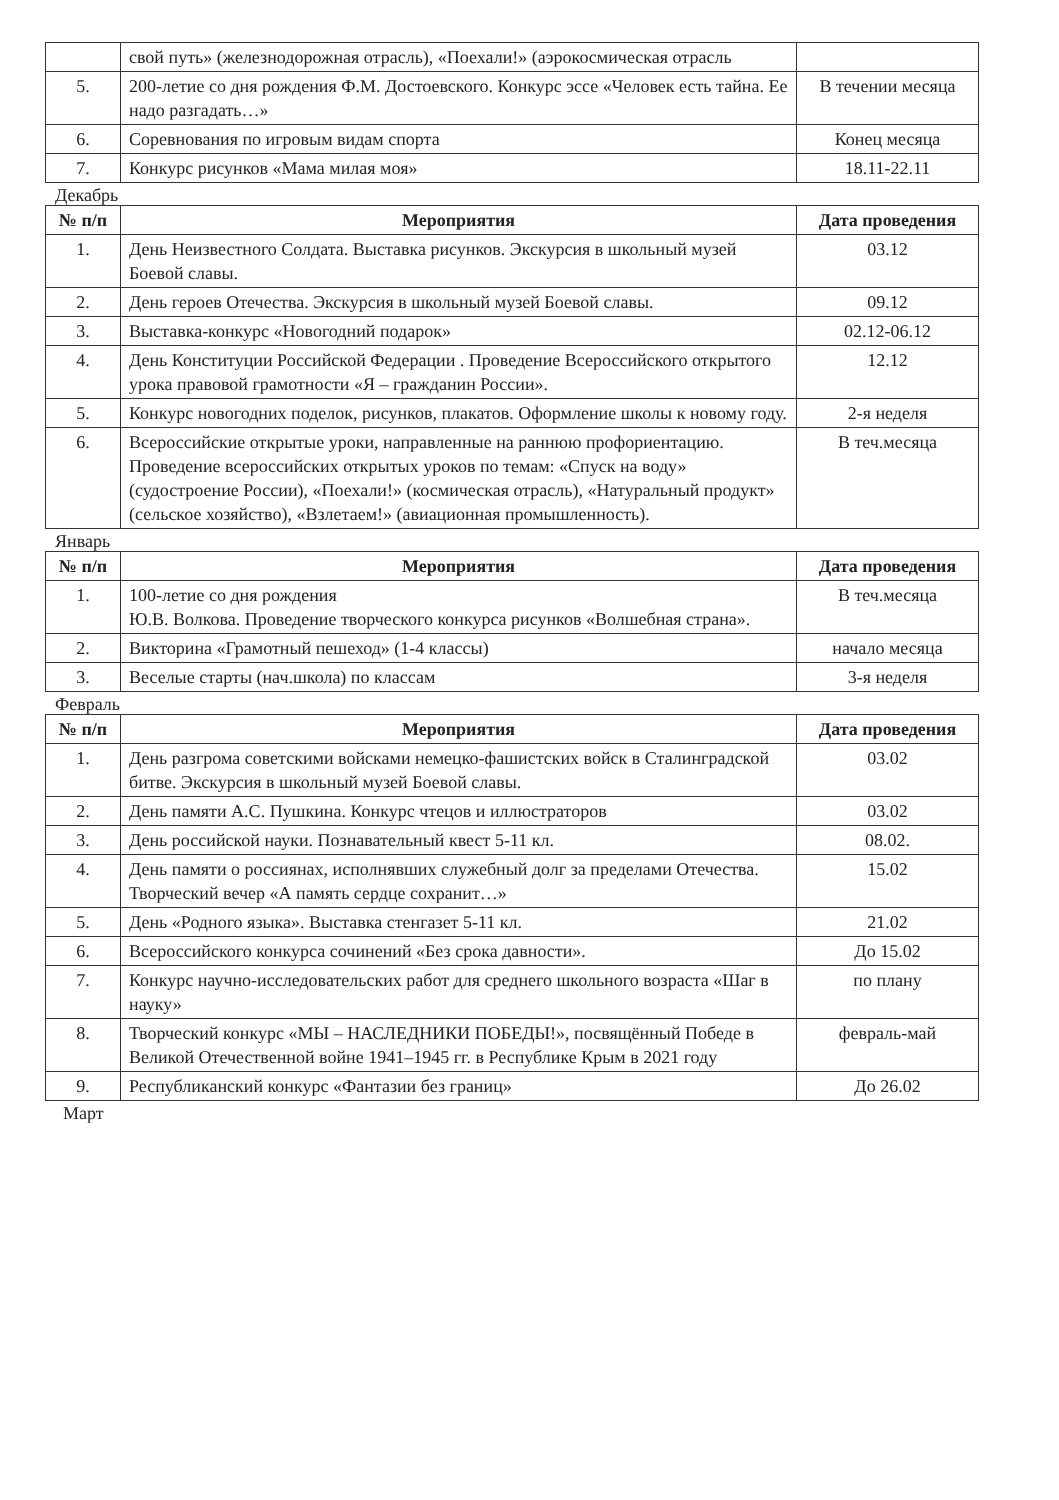| | свой путь» (железнодорожная отрасль), «Поехали!» (аэрокосмическая отрасль | |
| 5. | 200-летие со дня рождения Ф.М. Достоевского. Конкурс эссе «Человек есть тайна. Ее надо разгадать…» | В течении месяца |
| 6. | Соревнования по игровым видам спорта | Конец месяца |
| 7. | Конкурс рисунков «Мама милая моя» | 18.11-22.11 |
Декабрь
| № п/п | Мероприятия | Дата проведения |
| --- | --- | --- |
| 1. | День Неизвестного Солдата. Выставка рисунков. Экскурсия в школьный музей Боевой славы. | 03.12 |
| 2. | День героев Отечества. Экскурсия в школьный музей Боевой славы. | 09.12 |
| 3. | Выставка-конкурс «Новогодний подарок» | 02.12-06.12 |
| 4. | День Конституции Российской Федерации . Проведение Всероссийского открытого урока правовой грамотности «Я – гражданин России». | 12.12 |
| 5. | Конкурс новогодних поделок, рисунков, плакатов. Оформление школы к новому году. | 2-я неделя |
| 6. | Всероссийские открытые уроки, направленные на раннюю профориентацию. Проведение всероссийских открытых уроков по темам: «Спуск на воду» (судостроение России), «Поехали!» (космическая отрасль), «Натуральный продукт» (сельское хозяйство), «Взлетаем!» (авиационная промышленность). | В теч.месяца |
Январь
| № п/п | Мероприятия | Дата проведения |
| --- | --- | --- |
| 1. | 100-летие со дня рождения Ю.В. Волкова. Проведение творческого конкурса рисунков «Волшебная страна». | В теч.месяца |
| 2. | Викторина «Грамотный пешеход» (1-4 классы) | начало месяца |
| 3. | Веселые старты (нач.школа) по классам | 3-я неделя |
Февраль
| № п/п | Мероприятия | Дата проведения |
| --- | --- | --- |
| 1. | День разгрома советскими войсками немецко-фашистских войск в Сталинградской битве. Экскурсия в школьный музей Боевой славы. | 03.02 |
| 2. | День памяти А.С. Пушкина. Конкурс чтецов и иллюстраторов | 03.02 |
| 3. | День российской науки. Познавательный квест 5-11 кл. | 08.02. |
| 4. | День памяти о россиянах, исполнявших служебный долг за пределами Отечества. Творческий вечер «А память сердце сохранит…» | 15.02 |
| 5. | День «Родного языка». Выставка стенгазет 5-11 кл. | 21.02 |
| 6. | Всероссийского конкурса сочинений «Без срока давности». | До 15.02 |
| 7. | Конкурс научно-исследовательских работ для среднего школьного возраста «Шаг в науку» | по плану |
| 8. | Творческий конкурс «МЫ – НАСЛЕДНИКИ ПОБЕДЫ!», посвящённый Победе в Великой Отечественной войне 1941–1945 гг. в Республике Крым в 2021 году | февраль-май |
| 9. | Республиканский конкурс «Фантазии без границ» | До 26.02 |
Март